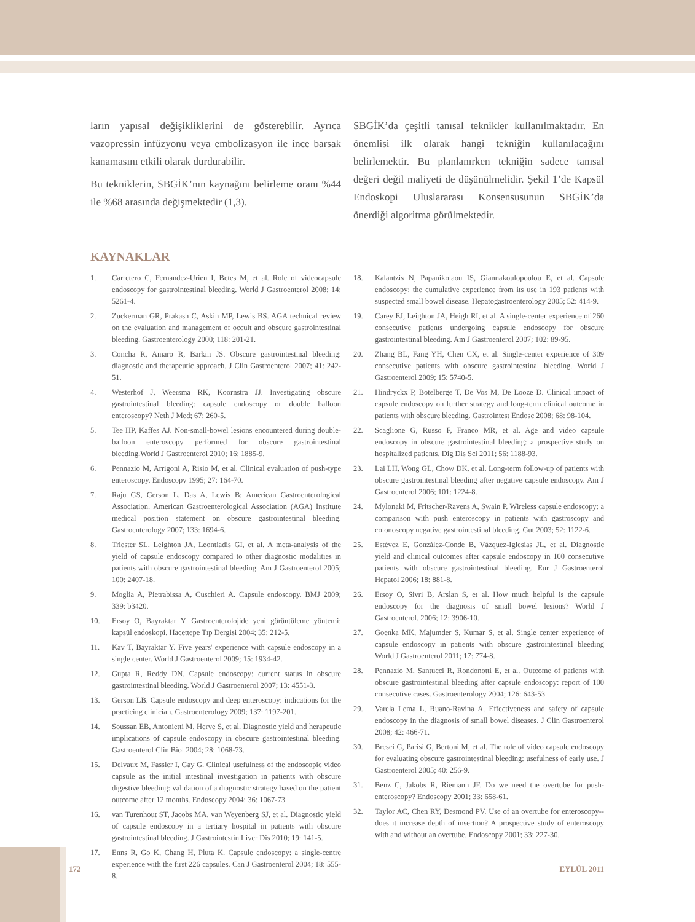ların yapısal değişikliklerini de gösterebilir. Ayrıca vazopressin infüzyonu veya embolizasyon ile ince barsak kanamasını etkili olarak durdurabilir.
Bu tekniklerin, SBGİK’nın kaynağını belirleme oranı %44 ile %68 arasında değişmektedir (1,3).
SBGİK’da çeşitli tanısal teknikler kullanılmaktadır. En önemlisi ilk olarak hangi tekniğin kullanılacağını belirlemektir. Bu planlanırken tekniğin sadece tanısal değeri değil maliyeti de düşünülmelidir. Şekil 1’de Kapsül Endoskopi Uluslararası Konsensusunun SBGİK’da önerdiği algoritma görülmektedir.
KAYNAKLAR
1. Carretero C, Fernandez-Urien I, Betes M, et al. Role of videocapsule endoscopy for gastrointestinal bleeding. World J Gastroenterol 2008; 14: 5261-4.
2. Zuckerman GR, Prakash C, Askin MP, Lewis BS. AGA technical review on the evaluation and management of occult and obscure gastrointestinal bleeding. Gastroenterology 2000; 118: 201-21.
3. Concha R, Amaro R, Barkin JS. Obscure gastrointestinal bleeding: diagnostic and therapeutic approach. J Clin Gastroenterol 2007; 41: 242-51.
4. Westerhof J, Weersma RK, Koornstra JJ. Investigating obscure gastrointestinal bleeding: capsule endoscopy or double balloon enteroscopy? Neth J Med; 67: 260-5.
5. Tee HP, Kaffes AJ. Non-small-bowel lesions encountered during double-balloon enteroscopy performed for obscure gastrointestinal bleeding.World J Gastroenterol 2010; 16: 1885-9.
6. Pennazio M, Arrigoni A, Risio M, et al. Clinical evaluation of push-type enteroscopy. Endoscopy 1995; 27: 164-70.
7. Raju GS, Gerson L, Das A, Lewis B; American Gastroenterological Association. American Gastroenterological Association (AGA) Institute medical position statement on obscure gastrointestinal bleeding. Gastroenterology 2007; 133: 1694-6.
8. Triester SL, Leighton JA, Leontiadis GI, et al. A meta-analysis of the yield of capsule endoscopy compared to other diagnostic modalities in patients with obscure gastrointestinal bleeding. Am J Gastroenterol 2005; 100: 2407-18.
9. Moglia A, Pietrabissa A, Cuschieri A. Capsule endoscopy. BMJ 2009; 339: b3420.
10. Ersoy O, Bayraktar Y. Gastroenterolojide yeni görüntüleme yöntemi: kapsül endoskopi. Hacettepe Tıp Dergisi 2004; 35: 212-5.
11. Kav T, Bayraktar Y. Five years' experience with capsule endoscopy in a single center. World J Gastroenterol 2009; 15: 1934-42.
12. Gupta R, Reddy DN. Capsule endoscopy: current status in obscure gastrointestinal bleeding. World J Gastroenterol 2007; 13: 4551-3.
13. Gerson LB. Capsule endoscopy and deep enteroscopy: indications for the practicing clinician. Gastroenterology 2009; 137: 1197-201.
14. Soussan EB, Antonietti M, Herve S, et al. Diagnostic yield and herapeutic implications of capsule endoscopy in obscure gastrointestinal bleeding. Gastroenterol Clin Biol 2004; 28: 1068-73.
15. Delvaux M, Fassler I, Gay G. Clinical usefulness of the endoscopic video capsule as the initial intestinal investigation in patients with obscure digestive bleeding: validation of a diagnostic strategy based on the patient outcome after 12 months. Endoscopy 2004; 36: 1067-73.
16. van Turenhout ST, Jacobs MA, van Weyenberg SJ, et al. Diagnostic yield of capsule endoscopy in a tertiary hospital in patients with obscure gastrointestinal bleeding. J Gastrointestin Liver Dis 2010; 19: 141-5.
17. Enns R, Go K, Chang H, Pluta K. Capsule endoscopy: a single-centre experience with the first 226 capsules. Can J Gastroenterol 2004; 18: 555-8.
18. Kalantzis N, Papanikolaou IS, Giannakoulopoulou E, et al. Capsule endoscopy; the cumulative experience from its use in 193 patients with suspected small bowel disease. Hepatogastroenterology 2005; 52: 414-9.
19. Carey EJ, Leighton JA, Heigh RI, et al. A single-center experience of 260 consecutive patients undergoing capsule endoscopy for obscure gastrointestinal bleeding. Am J Gastroenterol 2007; 102: 89-95.
20. Zhang BL, Fang YH, Chen CX, et al. Single-center experience of 309 consecutive patients with obscure gastrointestinal bleeding. World J Gastroenterol 2009; 15: 5740-5.
21. Hindryckx P, Botelberge T, De Vos M, De Looze D. Clinical impact of capsule endoscopy on further strategy and long-term clinical outcome in patients with obscure bleeding. Gastrointest Endosc 2008; 68: 98-104.
22. Scaglione G, Russo F, Franco MR, et al. Age and video capsule endoscopy in obscure gastrointestinal bleeding: a prospective study on hospitalized patients. Dig Dis Sci 2011; 56: 1188-93.
23. Lai LH, Wong GL, Chow DK, et al. Long-term follow-up of patients with obscure gastrointestinal bleeding after negative capsule endoscopy. Am J Gastroenterol 2006; 101: 1224-8.
24. Mylonaki M, Fritscher-Ravens A, Swain P. Wireless capsule endoscopy: a comparison with push enteroscopy in patients with gastroscopy and colonoscopy negative gastrointestinal bleeding. Gut 2003; 52: 1122-6.
25. Estévez E, González-Conde B, Vázquez-Iglesias JL, et al. Diagnostic yield and clinical outcomes after capsule endoscopy in 100 consecutive patients with obscure gastrointestinal bleeding. Eur J Gastroenterol Hepatol 2006; 18: 881-8.
26. Ersoy O, Sivri B, Arslan S, et al. How much helpful is the capsule endoscopy for the diagnosis of small bowel lesions? World J Gastroenterol. 2006; 12: 3906-10.
27. Goenka MK, Majumder S, Kumar S, et al. Single center experience of capsule endoscopy in patients with obscure gastrointestinal bleeding World J Gastroenterol 2011; 17: 774-8.
28. Pennazio M, Santucci R, Rondonotti E, et al. Outcome of patients with obscure gastrointestinal bleeding after capsule endoscopy: report of 100 consecutive cases. Gastroenterology 2004; 126: 643-53.
29. Varela Lema L, Ruano-Ravina A. Effectiveness and safety of capsule endoscopy in the diagnosis of small bowel diseases. J Clin Gastroenterol 2008; 42: 466-71.
30. Bresci G, Parisi G, Bertoni M, et al. The role of video capsule endoscopy for evaluating obscure gastrointestinal bleeding: usefulness of early use. J Gastroenterol 2005; 40: 256-9.
31. Benz C, Jakobs R, Riemann JF. Do we need the overtube for push-enteroscopy? Endoscopy 2001; 33: 658-61.
32. Taylor AC, Chen RY, Desmond PV. Use of an overtube for enteroscopy--does it increase depth of insertion? A prospective study of enteroscopy with and without an overtube. Endoscopy 2001; 33: 227-30.
172 EYLÜL 2011